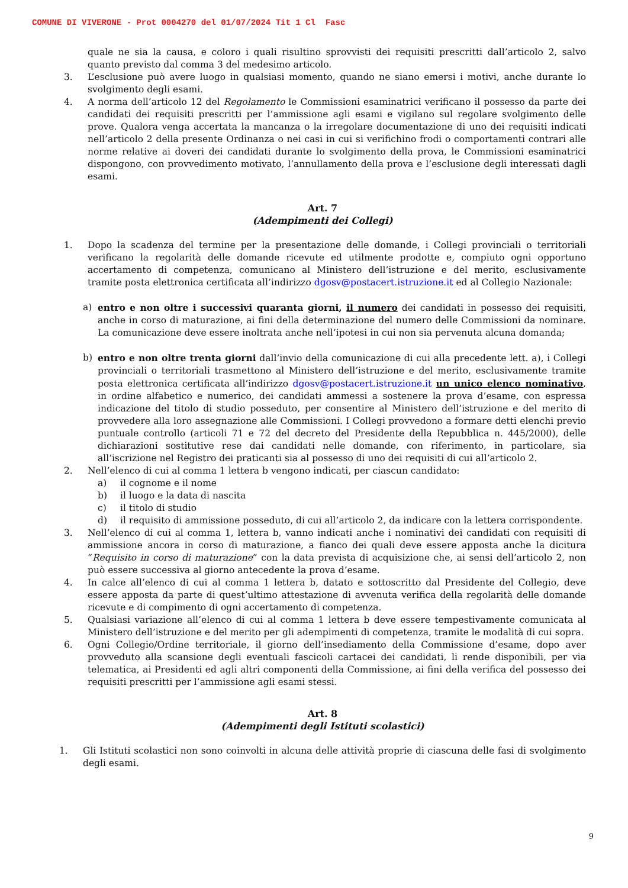COMUNE DI VIVERONE - Prot 0004270 del 01/07/2024 Tit 1 Cl Fasc
quale ne sia la causa, e coloro i quali risultino sprovvisti dei requisiti prescritti dall’articolo 2, salvo quanto previsto dal comma 3 del medesimo articolo.
3. L’esclusione può avere luogo in qualsiasi momento, quando ne siano emersi i motivi, anche durante lo svolgimento degli esami.
4. A norma dell’articolo 12 del Regolamento le Commissioni esaminatrici verificano il possesso da parte dei candidati dei requisiti prescritti per l’ammissione agli esami e vigilano sul regolare svolgimento delle prove. Qualora venga accertata la mancanza o la irregolare documentazione di uno dei requisiti indicati nell’articolo 2 della presente Ordinanza o nei casi in cui si verifichino frodi o comportamenti contrari alle norme relative ai doveri dei candidati durante lo svolgimento della prova, le Commissioni esaminatrici dispongono, con provvedimento motivato, l’annullamento della prova e l’esclusione degli interessati dagli esami.
Art. 7
(Adempimenti dei Collegi)
1. Dopo la scadenza del termine per la presentazione delle domande, i Collegi provinciali o territoriali verificano la regolarità delle domande ricevute ed utilmente prodotte e, compiuto ogni opportuno accertamento di competenza, comunicano al Ministero dell’istruzione e del merito, esclusivamente tramite posta elettronica certificata all’indirizzo dgosv@postacert.istruzione.it ed al Collegio Nazionale:
a) entro e non oltre i successivi quaranta giorni, il numero dei candidati in possesso dei requisiti, anche in corso di maturazione, ai fini della determinazione del numero delle Commissioni da nominare. La comunicazione deve essere inoltrata anche nell’ipotesi in cui non sia pervenuta alcuna domanda;
b) entro e non oltre trenta giorni dall’invio della comunicazione di cui alla precedente lett. a), i Collegi provinciali o territoriali trasmettono al Ministero dell’istruzione e del merito, esclusivamente tramite posta elettronica certificata all’indirizzo dgosv@postacert.istruzione.it un unico elenco nominativo, in ordine alfabetico e numerico, dei candidati ammessi a sostenere la prova d’esame, con espressa indicazione del titolo di studio posseduto, per consentire al Ministero dell’istruzione e del merito di provvedere alla loro assegnazione alle Commissioni. I Collegi provvedono a formare detti elenchi previo puntuale controllo (articoli 71 e 72 del decreto del Presidente della Repubblica n. 445/2000), delle dichiarazioni sostitutive rese dai candidati nelle domande, con riferimento, in particolare, sia all’iscrizione nel Registro dei praticanti sia al possesso di uno dei requisiti di cui all’articolo 2.
2. Nell’elenco di cui al comma 1 lettera b vengono indicati, per ciascun candidato:
a) il cognome e il nome
b) il luogo e la data di nascita
c) il titolo di studio
d) il requisito di ammissione posseduto, di cui all’articolo 2, da indicare con la lettera corrispondente.
3. Nell’elenco di cui al comma 1, lettera b, vanno indicati anche i nominativi dei candidati con requisiti di ammissione ancora in corso di maturazione, a fianco dei quali deve essere apposta anche la dicitura “Requisito in corso di maturazione” con la data prevista di acquisizione che, ai sensi dell’articolo 2, non può essere successiva al giorno antecedente la prova d’esame.
4. In calce all’elenco di cui al comma 1 lettera b, datato e sottoscritto dal Presidente del Collegio, deve essere apposta da parte di quest’ultimo attestazione di avvenuta verifica della regolarità delle domande ricevute e di compimento di ogni accertamento di competenza.
5. Qualsiasi variazione all’elenco di cui al comma 1 lettera b deve essere tempestivamente comunicata al Ministero dell’istruzione e del merito per gli adempimenti di competenza, tramite le modalità di cui sopra.
6. Ogni Collegio/Ordine territoriale, il giorno dell’insediamento della Commissione d’esame, dopo aver provveduto alla scansione degli eventuali fascicoli cartacei dei candidati, li rende disponibili, per via telematica, ai Presidenti ed agli altri componenti della Commissione, ai fini della verifica del possesso dei requisiti prescritti per l’ammissione agli esami stessi.
Art. 8
(Adempimenti degli Istituti scolastici)
1. Gli Istituti scolastici non sono coinvolti in alcuna delle attività proprie di ciascuna delle fasi di svolgimento degli esami.
9